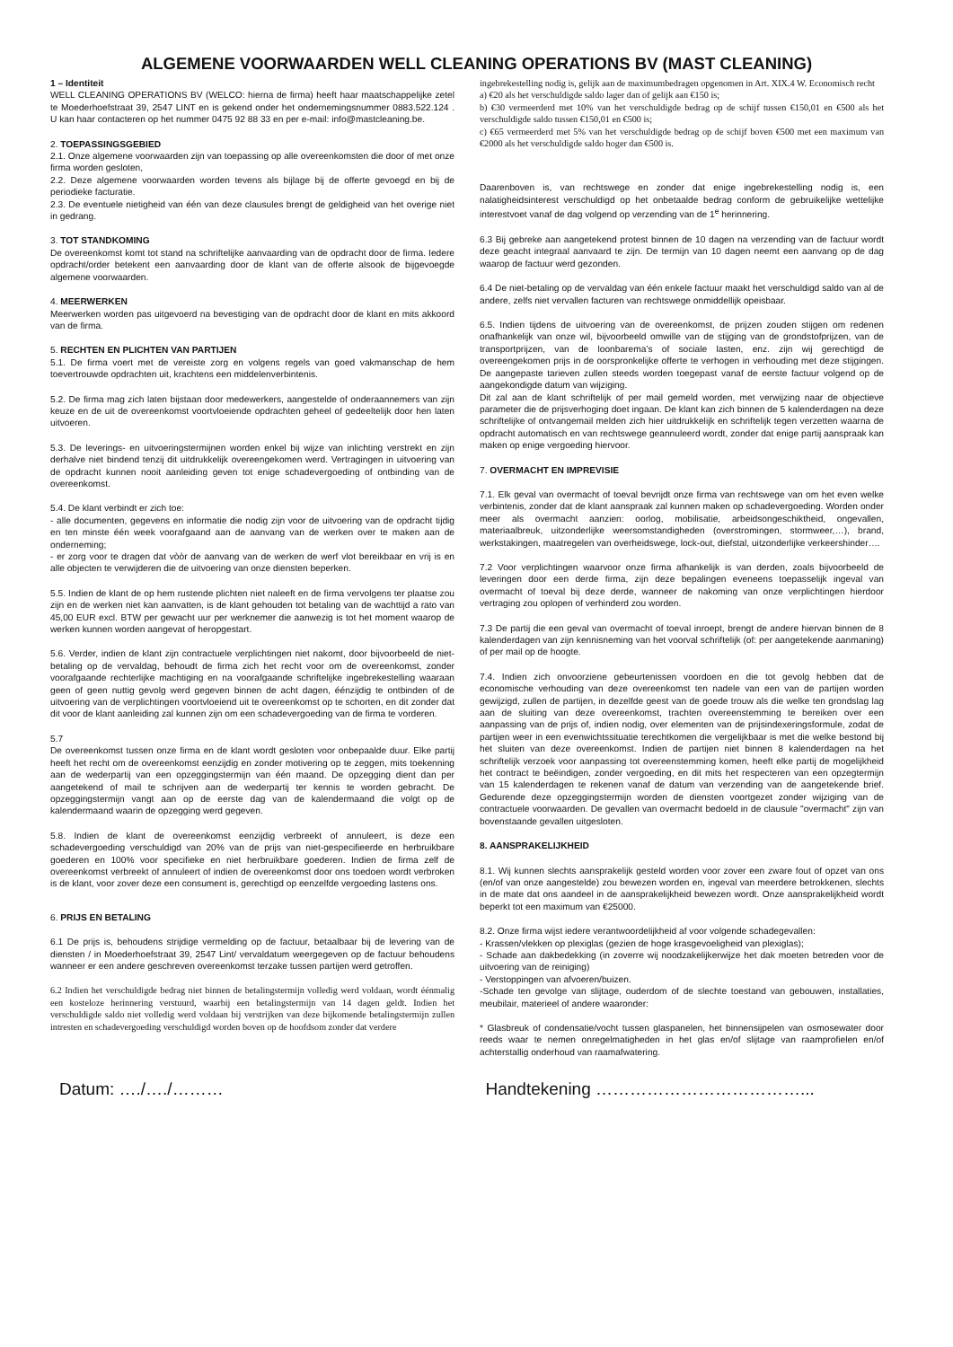ALGEMENE VOORWAARDEN WELL CLEANING OPERATIONS BV (MAST CLEANING)
1 – Identiteit
WELL CLEANING OPERATIONS BV (WELCO: hierna de firma) heeft haar maatschappelijke zetel te Moederhoefstraat 39, 2547 LINT en is gekend onder het ondernemingsnummer 0883.522.124 . U kan haar contacteren op het nummer 0475 92 88 33 en per e-mail: info@mastcleaning.be.
2. TOEPASSINGSGEBIED
2.1. Onze algemene voorwaarden zijn van toepassing op alle overeenkomsten die door of met onze firma worden gesloten,
2.2. Deze algemene voorwaarden worden tevens als bijlage bij de offerte gevoegd en bij de periodieke facturatie.
2.3. De eventuele nietigheid van één van deze clausules brengt de geldigheid van het overige niet in gedrang.
3. TOT STANDKOMING
De overeenkomst komt tot stand na schriftelijke aanvaarding van de opdracht door de firma. Iedere opdracht/order betekent een aanvaarding door de klant van de offerte alsook de bijgevoegde algemene voorwaarden.
4. MEERWERKEN
Meerwerken worden pas uitgevoerd na bevestiging van de opdracht door de klant en mits akkoord van de firma.
5. RECHTEN EN PLICHTEN VAN PARTIJEN
5.1. De firma voert met de vereiste zorg en volgens regels van goed vakmanschap de hem toevertrouwde opdrachten uit, krachtens een middelenverbintenis.
5.2. De firma mag zich laten bijstaan door medewerkers, aangestelde of onderaannemers van zijn keuze en de uit de overeenkomst voortvloeiende opdrachten geheel of gedeeltelijk door hen laten uitvoeren.
5.3. De leverings- en uitvoeringstermijnen worden enkel bij wijze van inlichting verstrekt en zijn derhalve niet bindend tenzij dit uitdrukkelijk overeengekomen werd. Vertragingen in uitvoering van de opdracht kunnen nooit aanleiding geven tot enige schadevergoeding of ontbinding van de overeenkomst.
5.4. De klant verbindt er zich toe:
- alle documenten, gegevens en informatie die nodig zijn voor de uitvoering van de opdracht tijdig en ten minste één week voorafgaand aan de aanvang van de werken over te maken aan de onderneming;
- er zorg voor te dragen dat vòòr de aanvang van de werken de werf vlot bereikbaar en vrij is en alle objecten te verwijderen die de uitvoering van onze diensten beperken.
5.5. Indien de klant de op hem rustende plichten niet naleeft en de firma vervolgens ter plaatse zou zijn en de werken niet kan aanvatten, is de klant gehouden tot betaling van de wachttijd a rato van 45,00 EUR excl. BTW per gewacht uur per werknemer die aanwezig is tot het moment waarop de werken kunnen worden aangevat of heropgestart.
5.6. Verder, indien de klant zijn contractuele verplichtingen niet nakomt, door bijvoorbeeld de niet-betaling op de vervaldag, behoudt de firma zich het recht voor om de overeenkomst, zonder voorafgaande rechterlijke machtiging en na voorafgaande schriftelijke ingebrekestelling waaraan geen of geen nuttig gevolg werd gegeven binnen de acht dagen, éénzijdig te ontbinden of de uitvoering van de verplichtingen voortvloeiend uit te overeenkomst op te schorten, en dit zonder dat dit voor de klant aanleiding zal kunnen zijn om een schadevergoeding van de firma te vorderen.
5.7
De overeenkomst tussen onze firma en de klant wordt gesloten voor onbepaalde duur. Elke partij heeft het recht om de overeenkomst eenzijdig en zonder motivering op te zeggen, mits toekenning aan de wederpartij van een opzeggingstermijn van één maand. De opzegging dient dan per aangetekend of mail te schrijven aan de wederpartij ter kennis te worden gebracht. De opzeggingstermijn vangt aan op de eerste dag van de kalendermaand die volgt op de kalendermaand waarin de opzegging werd gegeven.
5.8. Indien de klant de overeenkomst eenzijdig verbreekt of annuleert, is deze een schadevergoeding verschuldigd van 20% van de prijs van niet-gespecifieerde en herbruikbare goederen en 100% voor specifieke en niet herbruikbare goederen. Indien de firma zelf de overeenkomst verbreekt of annuleert of indien de overeenkomst door ons toedoen wordt verbroken is de klant, voor zover deze een consument is, gerechtigd op eenzelfde vergoeding lastens ons.
6. PRIJS EN BETALING
6.1 De prijs is, behoudens strijdige vermelding op de factuur, betaalbaar bij de levering van de diensten / in Moederhoefstraat 39, 2547 Lint/ vervaldatum weergegeven op de factuur behoudens wanneer er een andere geschreven overeenkomst terzake tussen partijen werd getroffen.
6.2 Indien het verschuldigde bedrag niet binnen de betalingstermijn volledig werd voldaan, wordt éénmalig een kosteloze herinnering verstuurd, waarbij een betalingstermijn van 14 dagen geldt. Indien het verschuldigde saldo niet volledig werd voldaan bij verstrijken van deze bijkomende betalingstermijn zullen intresten en schadevergoeding verschuldigd worden boven op de hoofdsom zonder dat verdere
ingebrekestelling nodig is, gelijk aan de maximumbedragen opgenomen in Art. XIX.4 W. Economisch recht
a) €20 als het verschuldigde saldo lager dan of gelijk aan €150 is;
b) €30 vermeerderd met 10% van het verschuldigde bedrag op de schijf tussen €150,01 en €500 als het verschuldigde saldo tussen €150,01 en €500 is;
c) €65 vermeerderd met 5% van het verschuldigde bedrag op de schijf boven €500 met een maximum van €2000 als het verschuldigde saldo hoger dan €500 is.
Daarenboven is, van rechtswege en zonder dat enige ingebrekestelling nodig is, een nalatigheidsinterest verschuldigd op het onbetaalde bedrag conform de gebruikelijke wettelijke interestvoet vanaf de dag volgend op verzending van de 1<sup>e</sup> herinnering.
6.3 Bij gebreke aan aangetekend protest binnen de 10 dagen na verzending van de factuur wordt deze geacht integraal aanvaard te zijn. De termijn van 10 dagen neemt een aanvang op de dag waarop de factuur werd gezonden.
6.4 De niet-betaling op de vervaldag van één enkele factuur maakt het verschuldigd saldo van al de andere, zelfs niet vervallen facturen van rechtswege onmiddellijk opeisbaar.
6.5. Indien tijdens de uitvoering van de overeenkomst, de prijzen zouden stijgen om redenen onafhankelijk van onze wil, bijvoorbeeld omwille van de stijging van de grondstofprijzen, van de transportprijzen, van de loonbarema’s of sociale lasten, enz. zijn wij gerechtigd de overeengekomen prijs in de oorspronkelijke offerte te verhogen in verhouding met deze stijgingen. De aangepaste tarieven zullen steeds worden toegepast vanaf de eerste factuur volgend op de aangekondigde datum van wijziging.
Dit zal aan de klant schriftelijk of per mail gemeld worden, met verwijzing naar de objectieve parameter die de prijsverhoging doet ingaan. De klant kan zich binnen de 5 kalenderdagen na deze schriftelijke of ontvangemail melden zich hier uitdrukkelijk en schriftelijk tegen verzetten waarna de opdracht automatisch en van rechtswege geannuleerd wordt, zonder dat enige partij aanspraak kan maken op enige vergoeding hiervoor.
7. OVERMACHT EN IMPREVISIE
7.1. Elk geval van overmacht of toeval bevrijdt onze firma van rechtswege van om het even welke verbintenis, zonder dat de klant aanspraak zal kunnen maken op schadevergoeding. Worden onder meer als overmacht aanzien: oorlog, mobilisatie, arbeidsongeschiktheid, ongevallen, materiaalbreuk, uitzonderlijke weersomstandigheden (overstromingen, stormweer,…), brand, werkstakingen, maatregelen van overheidswege, lock-out, diefstal, uitzonderlijke verkeershinder….
7.2 Voor verplichtingen waarvoor onze firma afhankelijk is van derden, zoals bijvoorbeeld de leveringen door een derde firma, zijn deze bepalingen eveneens toepasselijk ingeval van overmacht of toeval bij deze derde, wanneer de nakoming van onze verplichtingen hierdoor vertraging zou oplopen of verhinderd zou worden.
7.3 De partij die een geval van overmacht of toeval inroept, brengt de andere hiervan binnen de 8 kalenderdagen van zijn kennisneming van het voorval schriftelijk (of: per aangetekende aanmaning) of per mail op de hoogte.
7.4. Indien zich onvoorziene gebeurtenissen voordoen en die tot gevolg hebben dat de economische verhouding van deze overeenkomst ten nadele van een van de partijen worden gewijzigd, zullen de partijen, in dezelfde geest van de goede trouw als die welke ten grondslag lag aan de sluiting van deze overeenkomst, trachten overeenstemming te bereiken over een aanpassing van de prijs of, indien nodig, over elementen van de prijsindexeringsformule, zodat de partijen weer in een evenwichtssituatie terechtkomen die vergelijkbaar is met die welke bestond bij het sluiten van deze overeenkomst. Indien de partijen niet binnen 8 kalenderdagen na het schriftelijk verzoek voor aanpassing tot overeenstemming komen, heeft elke partij de mogelijkheid het contract te beëindigen, zonder vergoeding, en dit mits het respecteren van een opzegtermijn van 15 kalenderdagen te rekenen vanaf de datum van verzending van de aangetekende brief. Gedurende deze opzeggingstermijn worden de diensten voortgezet zonder wijziging van de contractuele voorwaarden. De gevallen van overmacht bedoeld in de clausule "overmacht" zijn van bovenstaande gevallen uitgesloten.
8. AANSPRAKELIJKHEID
8.1. Wij kunnen slechts aansprakelijk gesteld worden voor zover een zware fout of opzet van ons (en/of van onze aangestelde) zou bewezen worden en, ingeval van meerdere betrokkenen, slechts in de mate dat ons aandeel in de aansprakelijkheid bewezen wordt. Onze aansprakelijkheid wordt beperkt tot een maximum van €25000.
8.2. Onze firma wijst iedere verantwoordelijkheid af voor volgende schadegevallen:
- Krassen/vlekken op plexiglas (gezien de hoge krasgevoeligheid van plexiglas);
- Schade aan dakbedekking (in zoverre wij noodzakelijkerwijze het dak moeten betreden voor de uitvoering van de reiniging)
- Verstoppingen van afvoeren/buizen.
-Schade ten gevolge van slijtage, ouderdom of de slechte toestand van gebouwen, installaties, meubilair, materieel of andere waaronder:
* Glasbreuk of condensatie/vocht tussen glaspanelen, het binnensijpelen van osmosewater door reeds waar te nemen onregelmatigheden in het glas en/of slijtage van raamprofielen en/of achterstallig onderhoud van raamafwatering.
Datum: …./…./……… Handtekening ………………………………...